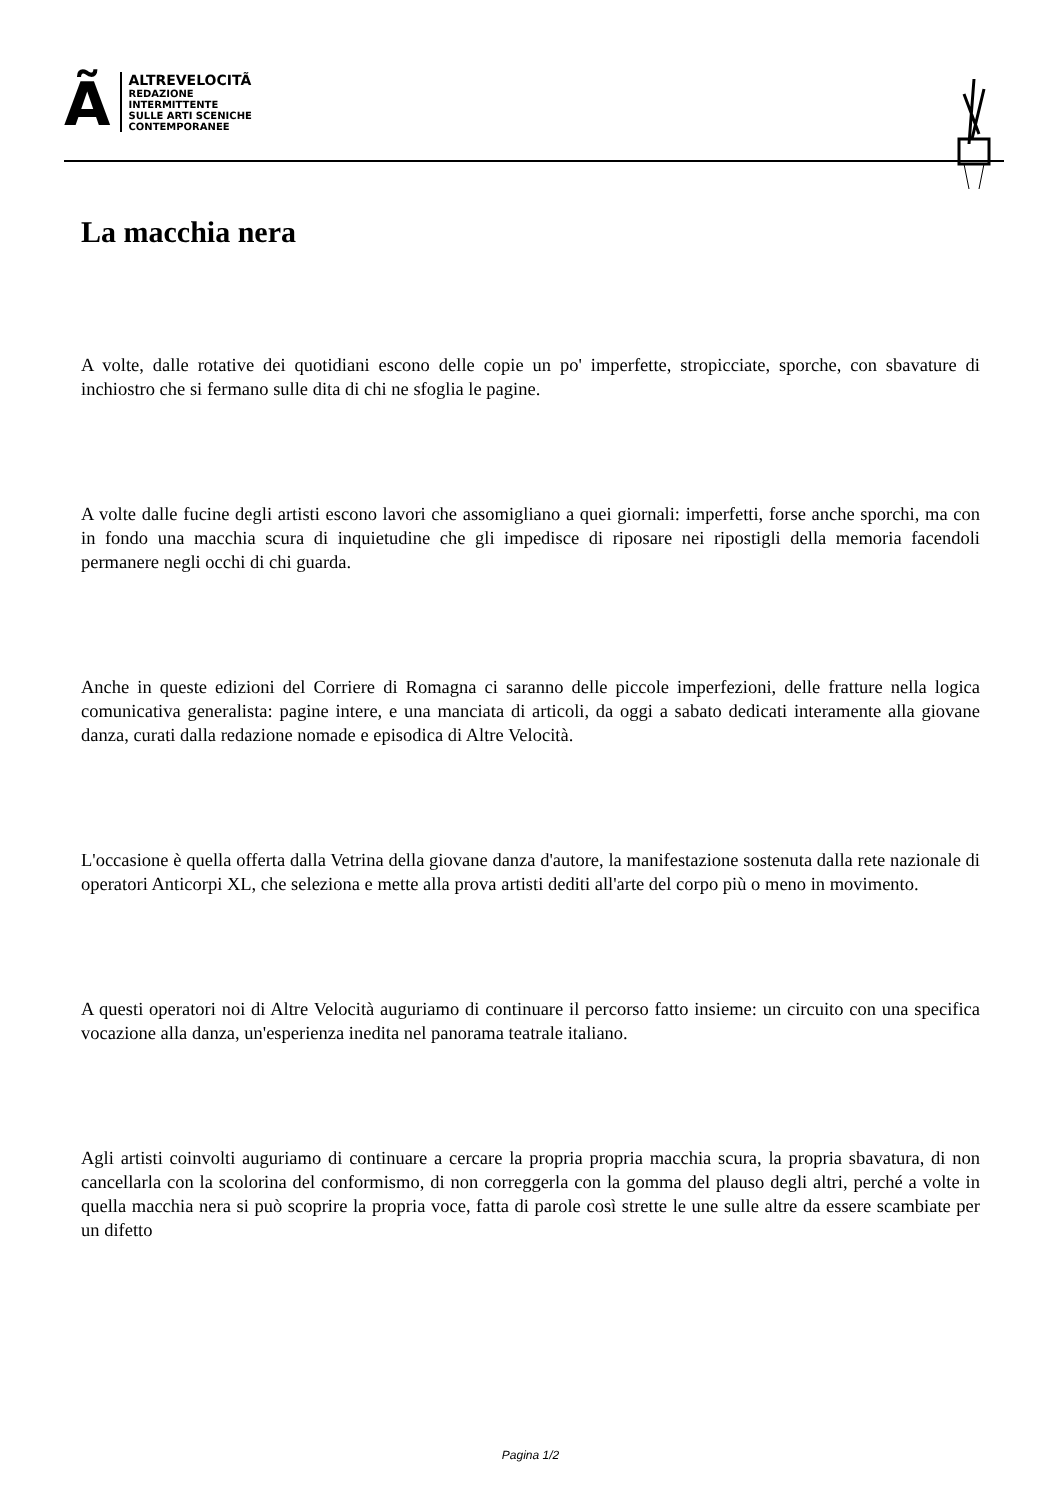Ã
ALTREVELOCITÃ
REDAZIONE
INTERMITTENTE
SULLE ARTI SCENICHE
CONTEMPORANEE
La macchia nera
A volte, dalle rotative dei quotidiani escono delle copie un po' imperfette, stropicciate, sporche, con sbavature di inchiostro che si fermano sulle dita di chi ne sfoglia le pagine.
A volte dalle fucine degli artisti escono lavori che assomigliano a quei giornali: imperfetti, forse anche sporchi, ma con in fondo una macchia scura di inquietudine che gli impedisce di riposare nei ripostigli della memoria facendoli permanere negli occhi di chi guarda.
Anche in queste edizioni del Corriere di Romagna ci saranno delle piccole imperfezioni, delle fratture nella logica comunicativa generalista: pagine intere, e una manciata di articoli, da oggi a sabato dedicati interamente alla giovane danza, curati dalla redazione nomade e episodica di Altre Velocità.
L'occasione è quella offerta dalla Vetrina della giovane danza d'autore, la manifestazione sostenuta dalla rete nazionale di operatori Anticorpi XL, che seleziona e mette alla prova artisti dediti all'arte del corpo più o meno in movimento.
A questi operatori noi di Altre Velocità auguriamo di continuare il percorso fatto insieme: un circuito con una specifica vocazione alla danza, un'esperienza inedita nel panorama teatrale italiano.
Agli artisti coinvolti auguriamo di continuare a cercare la propria propria macchia scura, la propria sbavatura, di non cancellarla con la scolorina del conformismo, di non correggerla con la gomma del plauso degli altri, perché a volte in quella macchia nera si può scoprire la propria voce, fatta di parole così strette le une sulle altre da essere scambiate per un difetto
Pagina 1/2